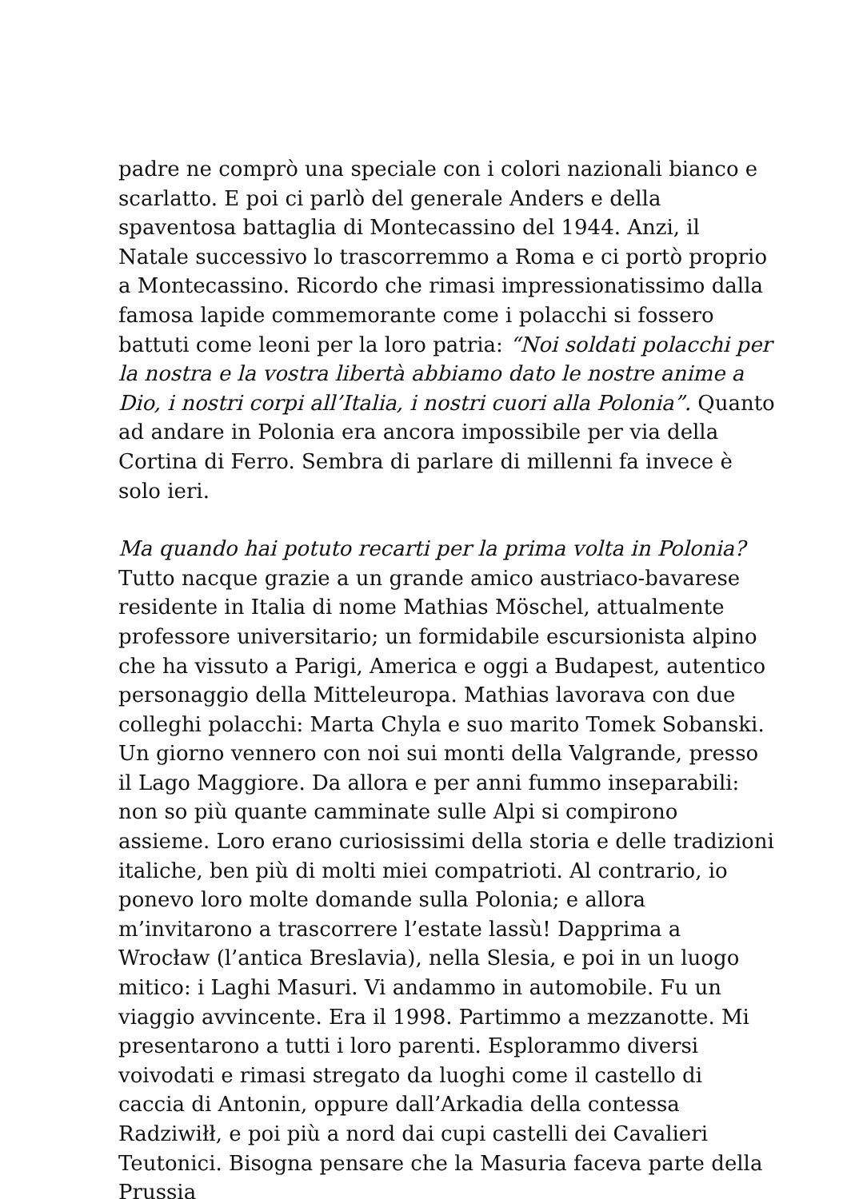padre ne comprò una speciale con i colori nazionali bianco e scarlatto. E poi ci parlò del generale Anders e della spaventosa battaglia di Montecassino del 1944. Anzi, il Natale successivo lo trascorremmo a Roma e ci portò proprio a Montecassino. Ricordo che rimasi impressionatissimo dalla famosa lapide commemorante come i polacchi si fossero battuti come leoni per la loro patria: “Noi soldati polacchi per la nostra e la vostra libertà abbiamo dato le nostre anime a Dio, i nostri corpi all’Italia, i nostri cuori alla Polonia”. Quanto ad andare in Polonia era ancora impossibile per via della Cortina di Ferro. Sembra di parlare di millenni fa invece è solo ieri.
Ma quando hai potuto recarti per la prima volta in Polonia?
Tutto nacque grazie a un grande amico austriaco-bavarese residente in Italia di nome Mathias Möschel, attualmente professore universitario; un formidabile escursionista alpino che ha vissuto a Parigi, America e oggi a Budapest, autentico personaggio della Mitteleuropa. Mathias lavorava con due colleghi polacchi: Marta Chyla e suo marito Tomek Sobanski. Un giorno vennero con noi sui monti della Valgrande, presso il Lago Maggiore. Da allora e per anni fummo inseparabili: non so più quante camminate sulle Alpi si compirono assieme. Loro erano curiosissimi della storia e delle tradizioni italiche, ben più di molti miei compatrioti. Al contrario, io ponevo loro molte domande sulla Polonia; e allora m’invitarono a trascorrere l’estate lassù! Dapprima a Wrocław (l’antica Breslavia), nella Slesia, e poi in un luogo mitico: i Laghi Masuri. Vi andammo in automobile. Fu un viaggio avvincente. Era il 1998. Partimmo a mezzanotte. Mi presentarono a tutti i loro parenti. Esplorammo diversi voivodati e rimasi stregato da luoghi come il castello di caccia di Antonin, oppure dall’Arkadia della contessa Radziwiłł, e poi più a nord dai cupi castelli dei Cavalieri Teutonici. Bisogna pensare che la Masuria faceva parte della Prussia